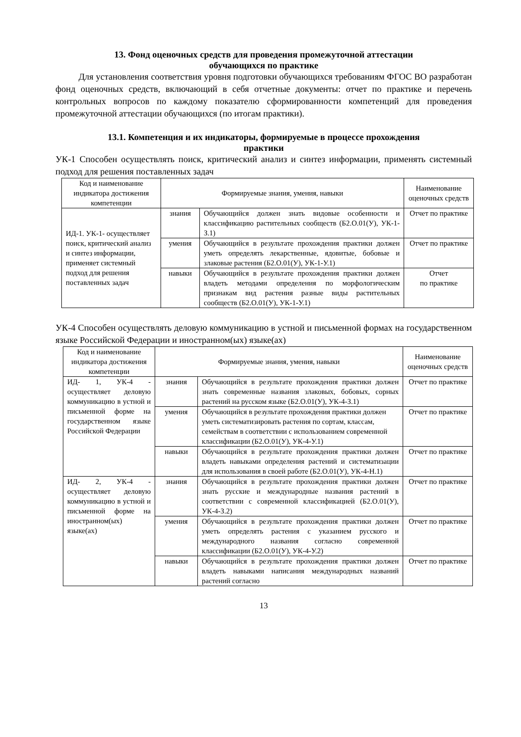13. Фонд оценочных средств для проведения промежуточной аттестации
обучающихся по практике
Для установления соответствия уровня подготовки обучающихся требованиям ФГОС ВО разработан фонд оценочных средств, включающий в себя отчетные документы: отчет по практике и перечень контрольных вопросов по каждому показателю сформированности компетенций для проведения промежуточной аттестации обучающихся (по итогам практики).
13.1. Компетенция и их индикаторы, формируемые в процессе прохождения
практики
УК-1 Способен осуществлять поиск, критический анализ и синтез информации, применять системный подход для решения поставленных задач
| Код и наименование индикатора достижения компетенции | Формируемые знания, умения, навыки | | Наименование оценочных средств |
| --- | --- | --- | --- |
| ИД-1. УК-1- осуществляет поиск, критический анализ и синтез информации, применяет системный подход для решения поставленных задач | знания | Обучающийся должен знать видовые особенности и классификацию растительных сообществ (Б2.О.01(У), УК-1-З.1) | Отчет по практике |
| | умения | Обучающийся в результате прохождения практики должен уметь определять лекарственные, ядовитые, бобовые и злаковые растения (Б2.О.01(У), УК-1-У.1) | Отчет по практике |
| | навыки | Обучающийся в результате прохождения практики должен владеть методами определения по морфологическим признакам вид растения разные виды растительных сообществ (Б2.О.01(У), УК-1-У.1) | Отчет по практике |
УК-4 Способен осуществлять деловую коммуникацию в устной и письменной формах на государственном языке Российской Федерации и иностранном(ых) языке(ах)
| Код и наименование индикатора достижения компетенции | Формируемые знания, умения, навыки | | Наименование оценочных средств |
| --- | --- | --- | --- |
| ИД- 1, УК-4 - осуществляет деловую коммуникацию в устной и письменной форме на государственном языке Российской Федерации | знания | Обучающийся в результате прохождения практики должен знать современные названия злаковых, бобовых, сорных растений на русском языке (Б2.О.01(У), УК-4-З.1) | Отчет по практике |
| | умения | Обучающийся в результате прохождения практики должен уметь систематизировать растения по сортам, классам, семействам в соответствии с использованием современной классификации (Б2.О.01(У), УК-4-У.1) | Отчет по практике |
| | навыки | Обучающийся в результате прохождения практики должен владеть навыками определения растений и систематизации для использования в своей работе (Б2.О.01(У), УК-4-Н.1) | Отчет по практике |
| ИД- 2, УК-4 - осуществляет деловую коммуникацию в устной и письменной форме на иностранном(ых) языке(ах) | знания | Обучающийся в результате прохождения практики должен знать русские и международные названия растений в соответствии с современной классификацией (Б2.О.01(У), УК-4-З.2) | Отчет по практике |
| | умения | Обучающийся в результате прохождения практики должен уметь определять растения с указанием русского и международного названия согласно современной классификации (Б2.О.01(У), УК-4-У.2) | Отчет по практике |
| | навыки | Обучающийся в результате прохождения практики должен владеть навыками написания международных названий растений согласно | Отчет по практике |
13